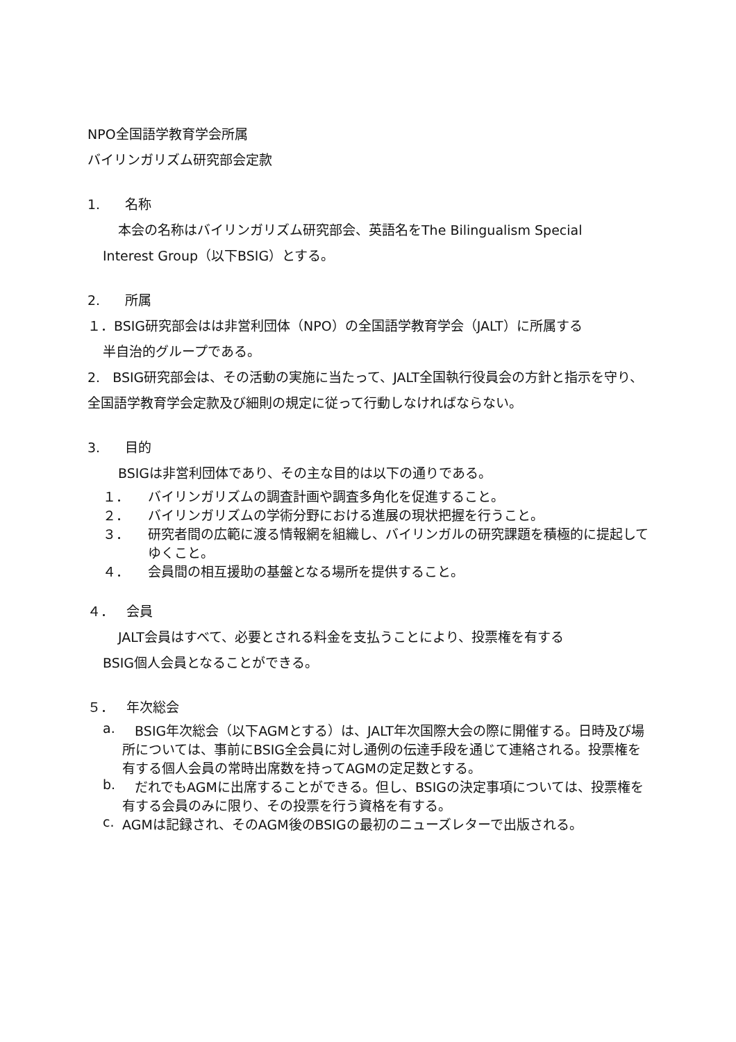NPO全国語学教育学会所属
バイリンガリズム研究部会定款
1. 名称
本会の名称はバイリンガリズム研究部会、英語名をThe Bilingualism Special
Interest Group（以下BSIG）とする。
2. 所属
１．BSIG研究部会はは非営利団体（NPO）の全国語学教育学会（JALT）に所属する
半自治的グループである。
2. BSIG研究部会は、その活動の実施に当たって、JALT全国執行役員会の方針と指示を守り、全国語学教育学会定款及び細則の規定に従って行動しなければならない。
3. 目的
BSIGは非営利団体であり、その主な目的は以下の通りである。
１． バイリンガリズムの調査計画や調査多角化を促進すること。
２． バイリンガリズムの学術分野における進展の現状把握を行うこと。
３． 研究者間の広範に渡る情報網を組織し、バイリンガルの研究課題を積極的に提起してゆくこと。
４． 会員間の相互援助の基盤となる場所を提供すること。
４． 会員
JALT会員はすべて、必要とされる料金を支払うことにより、投票権を有する
BSIG個人会員となることができる。
５． 年次総会
a. BSIG年次総会（以下AGMとする）は、JALT年次国際大会の際に開催する。日時及び場所については、事前にBSIG全会員に対し通例の伝達手段を通じて連絡される。投票権を有する個人会員の常時出席数を持ってAGMの定足数とする。
b. だれでもAGMに出席することができる。但し、BSIGの決定事項については、投票権を有する会員のみに限り、その投票を行う資格を有する。
c. AGMは記録され、そのAGM後のBSIGの最初のニューズレターで出版される。